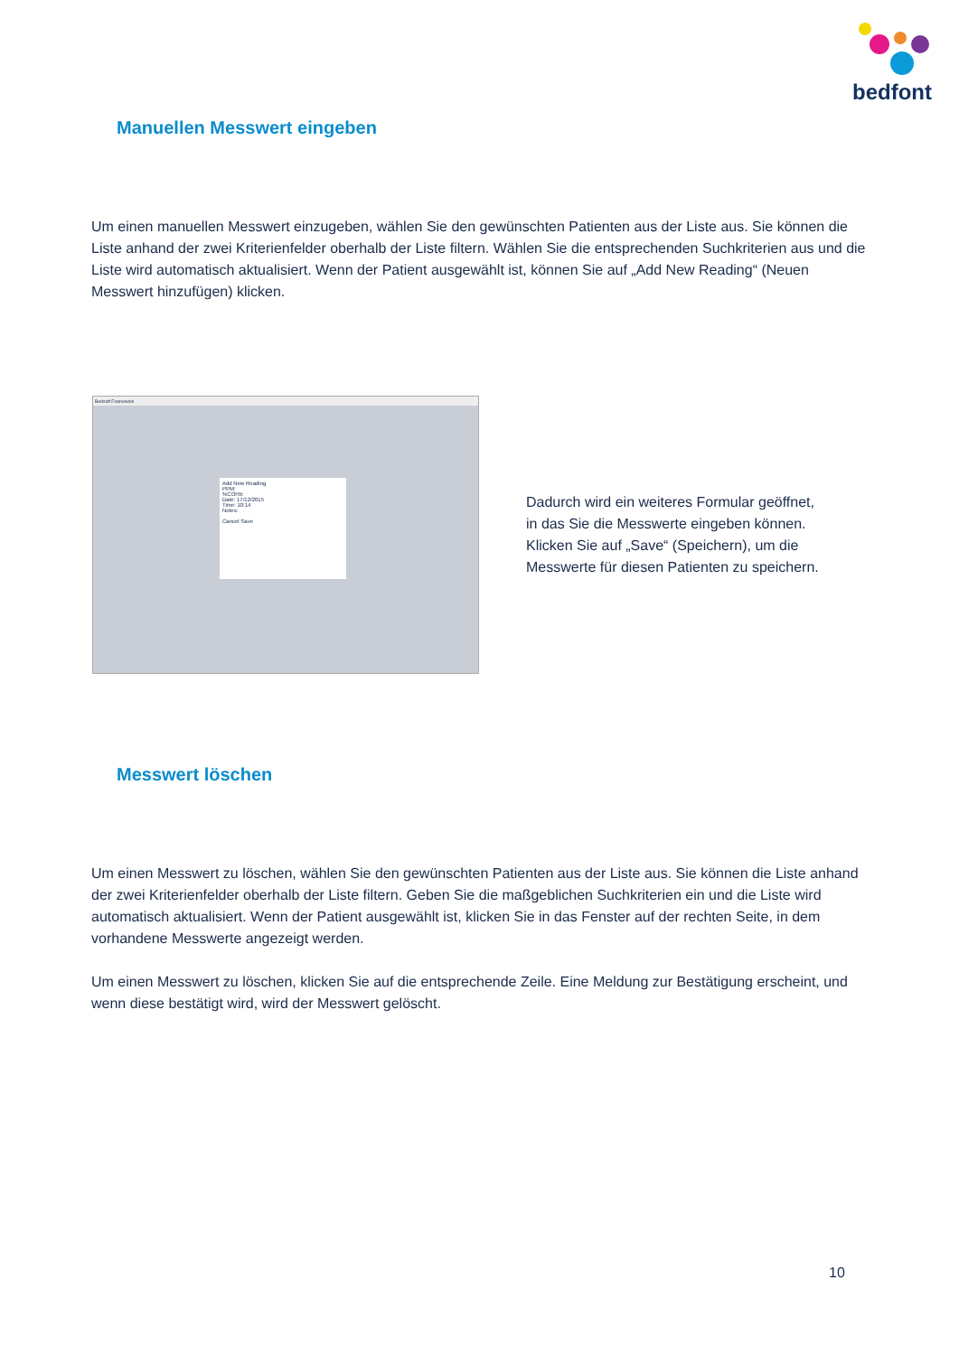bedfont
Manuellen Messwert eingeben
Um einen manuellen Messwert einzugeben, wählen Sie den gewünschten Patienten aus der Liste aus. Sie können die Liste anhand der zwei Kriterienfelder oberhalb der Liste filtern. Wählen Sie die entsprechenden Suchkriterien aus und die Liste wird automatisch aktualisiert. Wenn der Patient ausgewählt ist, können Sie auf „Add New Reading“ (Neuen Messwert hinzufügen) klicken.
Bedsoft Framework
Add New Reading
PPM:
%COHb:
Date: 17/12/2015
Time: 10:14
Notes:
Cancel Save
Dadurch wird ein weiteres Formular geöffnet,
in das Sie die Messwerte eingeben können.
Klicken Sie auf „Save“ (Speichern), um die
Messwerte für diesen Patienten zu speichern.
Messwert löschen
Um einen Messwert zu löschen, wählen Sie den gewünschten Patienten aus der Liste aus. Sie können die Liste anhand der zwei Kriterienfelder oberhalb der Liste filtern. Geben Sie die maßgeblichen Suchkriterien ein und die Liste wird automatisch aktualisiert. Wenn der Patient ausgewählt ist, klicken Sie in das Fenster auf der rechten Seite, in dem vorhandene Messwerte angezeigt werden.
Um einen Messwert zu löschen, klicken Sie auf die entsprechende Zeile. Eine Meldung zur Bestätigung erscheint, und wenn diese bestätigt wird, wird der Messwert gelöscht.
10